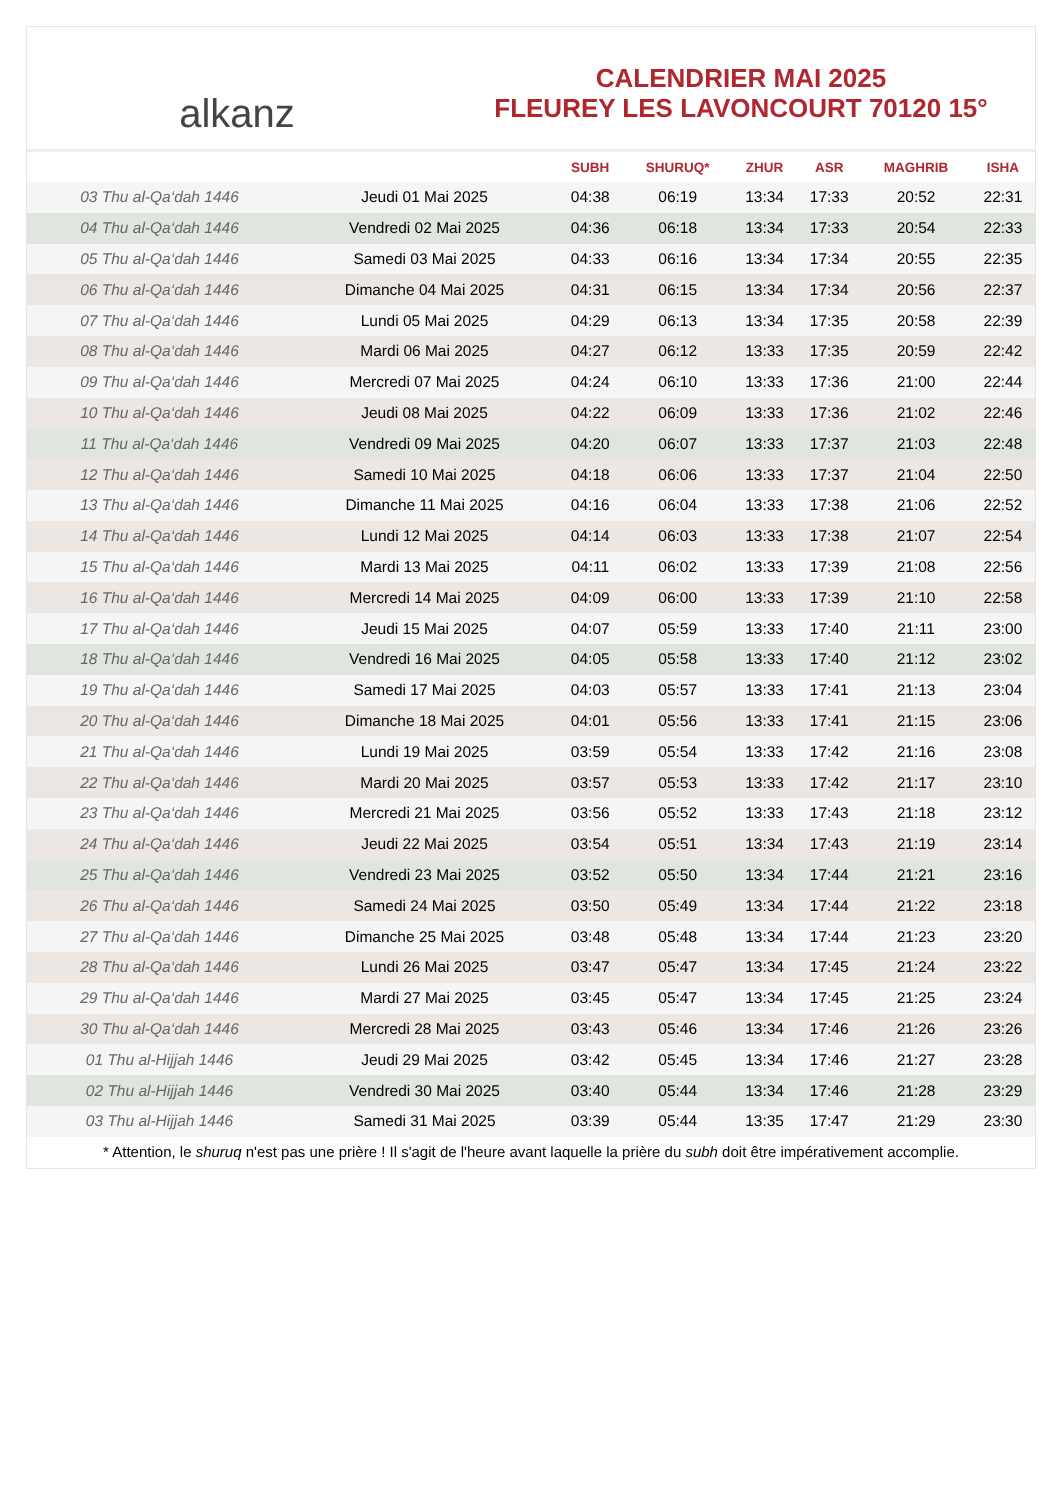alkanz
CALENDRIER MAI 2025
FLEUREY LES LAVONCOURT 70120 15°
| | | SUBH | SHURUQ* | ZHUR | ASR | MAGHRIB | ISHA |
| --- | --- | --- | --- | --- | --- | --- | --- |
| 03 Thu al-Qa‘dah 1446 | Jeudi 01 Mai 2025 | 04:38 | 06:19 | 13:34 | 17:33 | 20:52 | 22:31 |
| 04 Thu al-Qa‘dah 1446 | Vendredi 02 Mai 2025 | 04:36 | 06:18 | 13:34 | 17:33 | 20:54 | 22:33 |
| 05 Thu al-Qa‘dah 1446 | Samedi 03 Mai 2025 | 04:33 | 06:16 | 13:34 | 17:34 | 20:55 | 22:35 |
| 06 Thu al-Qa‘dah 1446 | Dimanche 04 Mai 2025 | 04:31 | 06:15 | 13:34 | 17:34 | 20:56 | 22:37 |
| 07 Thu al-Qa‘dah 1446 | Lundi 05 Mai 2025 | 04:29 | 06:13 | 13:34 | 17:35 | 20:58 | 22:39 |
| 08 Thu al-Qa‘dah 1446 | Mardi 06 Mai 2025 | 04:27 | 06:12 | 13:33 | 17:35 | 20:59 | 22:42 |
| 09 Thu al-Qa‘dah 1446 | Mercredi 07 Mai 2025 | 04:24 | 06:10 | 13:33 | 17:36 | 21:00 | 22:44 |
| 10 Thu al-Qa‘dah 1446 | Jeudi 08 Mai 2025 | 04:22 | 06:09 | 13:33 | 17:36 | 21:02 | 22:46 |
| 11 Thu al-Qa‘dah 1446 | Vendredi 09 Mai 2025 | 04:20 | 06:07 | 13:33 | 17:37 | 21:03 | 22:48 |
| 12 Thu al-Qa‘dah 1446 | Samedi 10 Mai 2025 | 04:18 | 06:06 | 13:33 | 17:37 | 21:04 | 22:50 |
| 13 Thu al-Qa‘dah 1446 | Dimanche 11 Mai 2025 | 04:16 | 06:04 | 13:33 | 17:38 | 21:06 | 22:52 |
| 14 Thu al-Qa‘dah 1446 | Lundi 12 Mai 2025 | 04:14 | 06:03 | 13:33 | 17:38 | 21:07 | 22:54 |
| 15 Thu al-Qa‘dah 1446 | Mardi 13 Mai 2025 | 04:11 | 06:02 | 13:33 | 17:39 | 21:08 | 22:56 |
| 16 Thu al-Qa‘dah 1446 | Mercredi 14 Mai 2025 | 04:09 | 06:00 | 13:33 | 17:39 | 21:10 | 22:58 |
| 17 Thu al-Qa‘dah 1446 | Jeudi 15 Mai 2025 | 04:07 | 05:59 | 13:33 | 17:40 | 21:11 | 23:00 |
| 18 Thu al-Qa‘dah 1446 | Vendredi 16 Mai 2025 | 04:05 | 05:58 | 13:33 | 17:40 | 21:12 | 23:02 |
| 19 Thu al-Qa‘dah 1446 | Samedi 17 Mai 2025 | 04:03 | 05:57 | 13:33 | 17:41 | 21:13 | 23:04 |
| 20 Thu al-Qa‘dah 1446 | Dimanche 18 Mai 2025 | 04:01 | 05:56 | 13:33 | 17:41 | 21:15 | 23:06 |
| 21 Thu al-Qa‘dah 1446 | Lundi 19 Mai 2025 | 03:59 | 05:54 | 13:33 | 17:42 | 21:16 | 23:08 |
| 22 Thu al-Qa‘dah 1446 | Mardi 20 Mai 2025 | 03:57 | 05:53 | 13:33 | 17:42 | 21:17 | 23:10 |
| 23 Thu al-Qa‘dah 1446 | Mercredi 21 Mai 2025 | 03:56 | 05:52 | 13:33 | 17:43 | 21:18 | 23:12 |
| 24 Thu al-Qa‘dah 1446 | Jeudi 22 Mai 2025 | 03:54 | 05:51 | 13:34 | 17:43 | 21:19 | 23:14 |
| 25 Thu al-Qa‘dah 1446 | Vendredi 23 Mai 2025 | 03:52 | 05:50 | 13:34 | 17:44 | 21:21 | 23:16 |
| 26 Thu al-Qa‘dah 1446 | Samedi 24 Mai 2025 | 03:50 | 05:49 | 13:34 | 17:44 | 21:22 | 23:18 |
| 27 Thu al-Qa‘dah 1446 | Dimanche 25 Mai 2025 | 03:48 | 05:48 | 13:34 | 17:44 | 21:23 | 23:20 |
| 28 Thu al-Qa‘dah 1446 | Lundi 26 Mai 2025 | 03:47 | 05:47 | 13:34 | 17:45 | 21:24 | 23:22 |
| 29 Thu al-Qa‘dah 1446 | Mardi 27 Mai 2025 | 03:45 | 05:47 | 13:34 | 17:45 | 21:25 | 23:24 |
| 30 Thu al-Qa‘dah 1446 | Mercredi 28 Mai 2025 | 03:43 | 05:46 | 13:34 | 17:46 | 21:26 | 23:26 |
| 01 Thu al-Hijjah 1446 | Jeudi 29 Mai 2025 | 03:42 | 05:45 | 13:34 | 17:46 | 21:27 | 23:28 |
| 02 Thu al-Hijjah 1446 | Vendredi 30 Mai 2025 | 03:40 | 05:44 | 13:34 | 17:46 | 21:28 | 23:29 |
| 03 Thu al-Hijjah 1446 | Samedi 31 Mai 2025 | 03:39 | 05:44 | 13:35 | 17:47 | 21:29 | 23:30 |
* Attention, le shuruq n'est pas une prière ! Il s'agit de l'heure avant laquelle la prière du subh doit être impérativement accomplie.